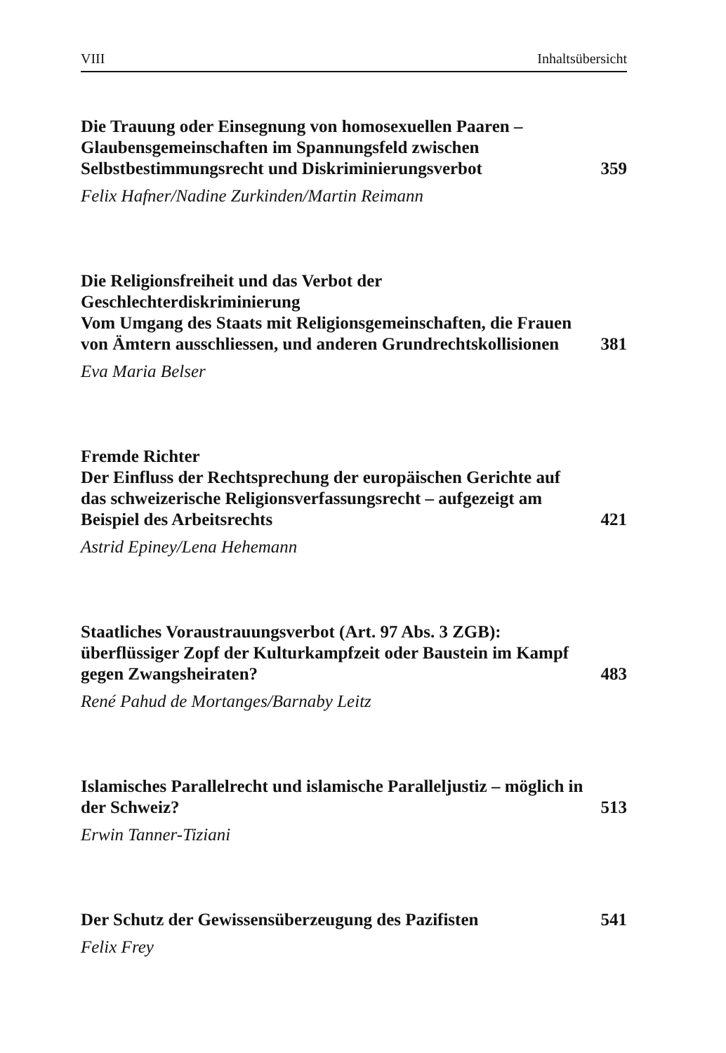VIII Inhaltsübersicht
Die Trauung oder Einsegnung von homosexuellen Paaren – Glaubensgemeinschaften im Spannungsfeld zwischen Selbstbestimmungsrecht und Diskriminierungsverbot
359
Felix Hafner/Nadine Zurkinden/Martin Reimann
Die Religionsfreiheit und das Verbot der Geschlechterdiskriminierung
Vom Umgang des Staats mit Religionsgemeinschaften, die Frauen von Ämtern ausschliessen, und anderen Grundrechtskollisionen
381
Eva Maria Belser
Fremde Richter
Der Einfluss der Rechtsprechung der europäischen Gerichte auf das schweizerische Religionsverfassungsrecht – aufgezeigt am Beispiel des Arbeitsrechts
421
Astrid Epiney/Lena Hehemann
Staatliches Voraustrauungsverbot (Art. 97 Abs. 3 ZGB): überflüssiger Zopf der Kulturkampfzeit oder Baustein im Kampf gegen Zwangsheiraten?
483
René Pahud de Mortanges/Barnaby Leitz
Islamisches Parallelrecht und islamische Paralleljustiz – möglich in der Schweiz?
513
Erwin Tanner-Tiziani
Der Schutz der Gewissensüberzeugung des Pazifisten
541
Felix Frey